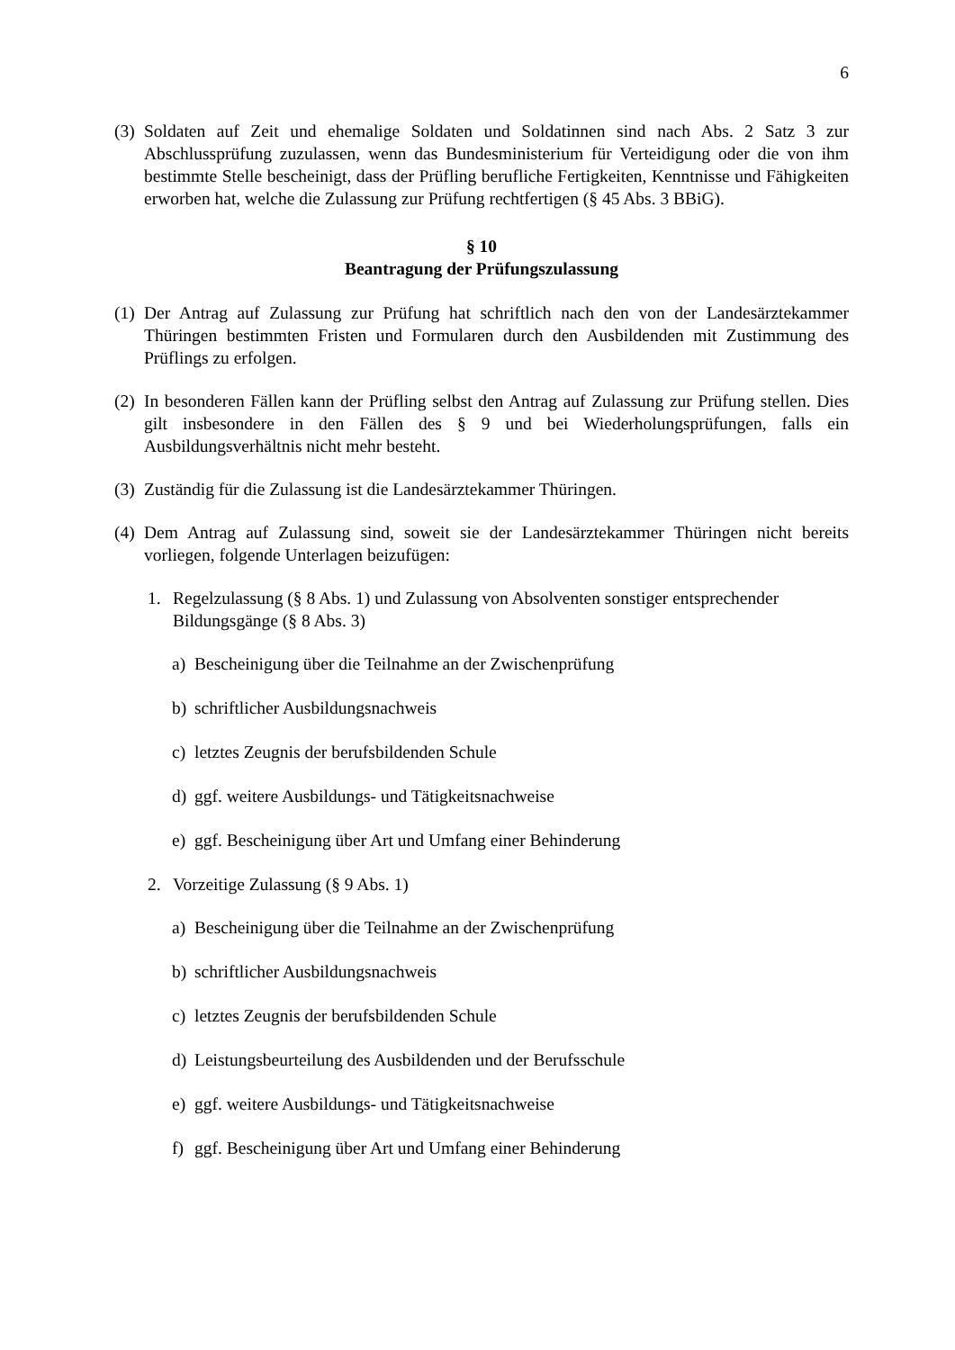6
(3) Soldaten auf Zeit und ehemalige Soldaten und Soldatinnen sind nach Abs. 2 Satz 3 zur Abschlussprüfung zuzulassen, wenn das Bundesministerium für Verteidigung oder die von ihm bestimmte Stelle bescheinigt, dass der Prüfling berufliche Fertigkeiten, Kenntnisse und Fähigkeiten erworben hat, welche die Zulassung zur Prüfung rechtfertigen (§ 45 Abs. 3 BBiG).
§ 10
Beantragung der Prüfungszulassung
(1) Der Antrag auf Zulassung zur Prüfung hat schriftlich nach den von der Landesärztekammer Thüringen bestimmten Fristen und Formularen durch den Ausbildenden mit Zustimmung des Prüflings zu erfolgen.
(2) In besonderen Fällen kann der Prüfling selbst den Antrag auf Zulassung zur Prüfung stellen. Dies gilt insbesondere in den Fällen des § 9 und bei Wiederholungsprüfungen, falls ein Ausbildungsverhältnis nicht mehr besteht.
(3) Zuständig für die Zulassung ist die Landesärztekammer Thüringen.
(4) Dem Antrag auf Zulassung sind, soweit sie der Landesärztekammer Thüringen nicht bereits vorliegen, folgende Unterlagen beizufügen:
1. Regelzulassung (§ 8 Abs. 1) und Zulassung von Absolventen sonstiger entsprechender Bildungsgänge (§ 8 Abs. 3)
a) Bescheinigung über die Teilnahme an der Zwischenprüfung
b) schriftlicher Ausbildungsnachweis
c) letztes Zeugnis der berufsbildenden Schule
d) ggf. weitere Ausbildungs- und Tätigkeitsnachweise
e) ggf. Bescheinigung über Art und Umfang einer Behinderung
2. Vorzeitige Zulassung (§ 9 Abs. 1)
a) Bescheinigung über die Teilnahme an der Zwischenprüfung
b) schriftlicher Ausbildungsnachweis
c) letztes Zeugnis der berufsbildenden Schule
d) Leistungsbeurteilung des Ausbildenden und der Berufsschule
e) ggf. weitere Ausbildungs- und Tätigkeitsnachweise
f) ggf. Bescheinigung über Art und Umfang einer Behinderung